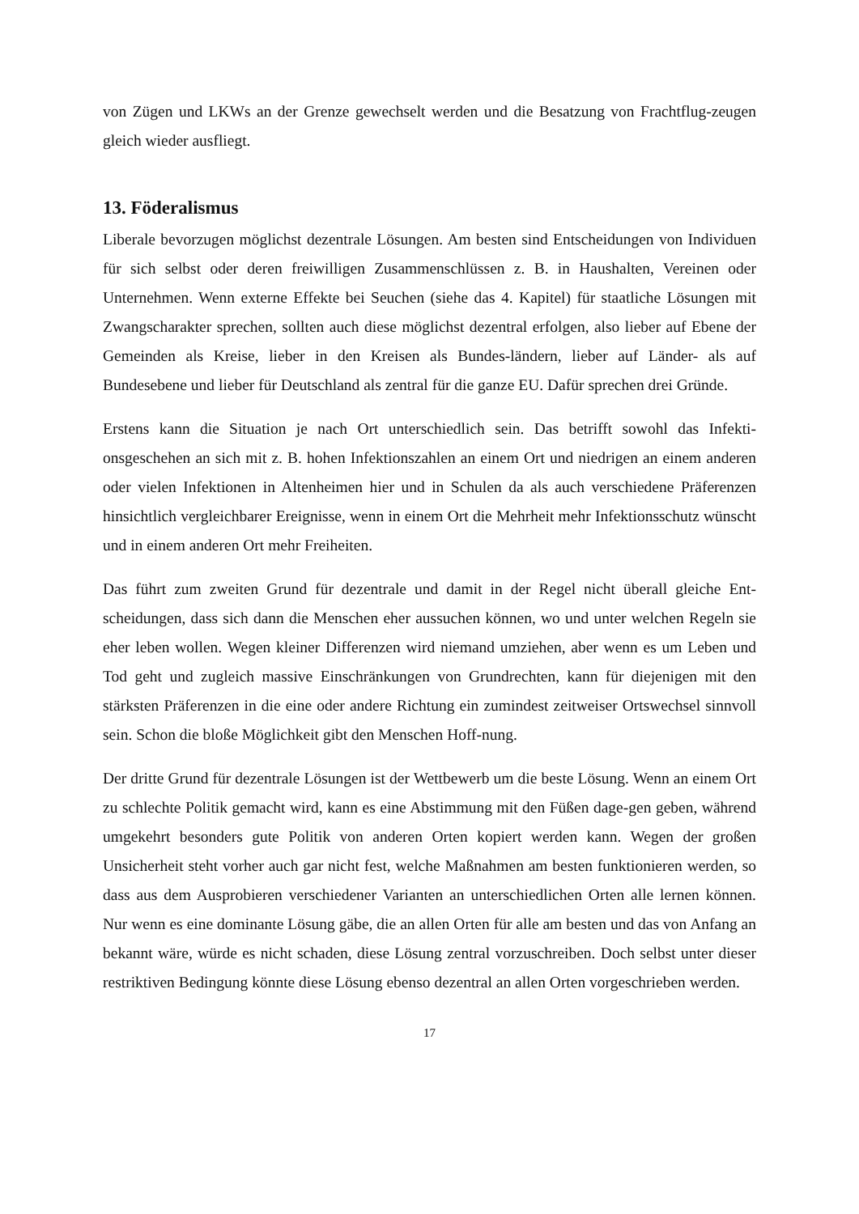von Zügen und LKWs an der Grenze gewechselt werden und die Besatzung von Frachtflug-zeugen gleich wieder ausfliegt.
13. Föderalismus
Liberale bevorzugen möglichst dezentrale Lösungen. Am besten sind Entscheidungen von Individuen für sich selbst oder deren freiwilligen Zusammenschlüssen z. B. in Haushalten, Vereinen oder Unternehmen. Wenn externe Effekte bei Seuchen (siehe das 4. Kapitel) für staatliche Lösungen mit Zwangscharakter sprechen, sollten auch diese möglichst dezentral erfolgen, also lieber auf Ebene der Gemeinden als Kreise, lieber in den Kreisen als Bundes-ländern, lieber auf Länder- als auf Bundesebene und lieber für Deutschland als zentral für die ganze EU. Dafür sprechen drei Gründe.
Erstens kann die Situation je nach Ort unterschiedlich sein. Das betrifft sowohl das Infekti-onsgeschehen an sich mit z. B. hohen Infektionszahlen an einem Ort und niedrigen an einem anderen oder vielen Infektionen in Altenheimen hier und in Schulen da als auch verschiedene Präferenzen hinsichtlich vergleichbarer Ereignisse, wenn in einem Ort die Mehrheit mehr Infektionsschutz wünscht und in einem anderen Ort mehr Freiheiten.
Das führt zum zweiten Grund für dezentrale und damit in der Regel nicht überall gleiche Ent-scheidungen, dass sich dann die Menschen eher aussuchen können, wo und unter welchen Regeln sie eher leben wollen. Wegen kleiner Differenzen wird niemand umziehen, aber wenn es um Leben und Tod geht und zugleich massive Einschränkungen von Grundrechten, kann für diejenigen mit den stärksten Präferenzen in die eine oder andere Richtung ein zumindest zeitweiser Ortswechsel sinnvoll sein. Schon die bloße Möglichkeit gibt den Menschen Hoff-nung.
Der dritte Grund für dezentrale Lösungen ist der Wettbewerb um die beste Lösung. Wenn an einem Ort zu schlechte Politik gemacht wird, kann es eine Abstimmung mit den Füßen dage-gen geben, während umgekehrt besonders gute Politik von anderen Orten kopiert werden kann. Wegen der großen Unsicherheit steht vorher auch gar nicht fest, welche Maßnahmen am besten funktionieren werden, so dass aus dem Ausprobieren verschiedener Varianten an unterschiedlichen Orten alle lernen können. Nur wenn es eine dominante Lösung gäbe, die an allen Orten für alle am besten und das von Anfang an bekannt wäre, würde es nicht schaden, diese Lösung zentral vorzuschreiben. Doch selbst unter dieser restriktiven Bedingung könnte diese Lösung ebenso dezentral an allen Orten vorgeschrieben werden.
17